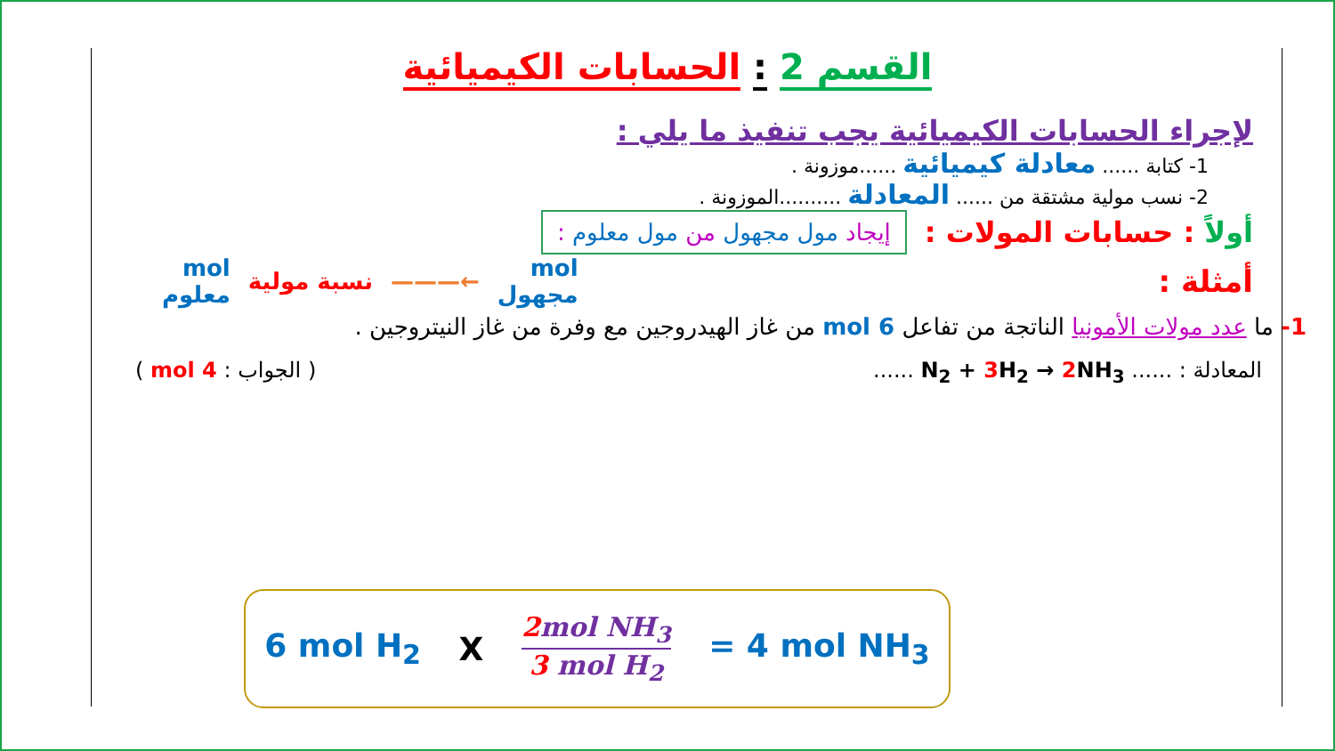القسم 2 : الحسابات الكيميائية
لإجراء الحسابات الكيميائية يجب تنفيذ ما يلي :
1- كتابة ...... معادلة كيميائية ......موزونة .
2- نسب مولية مشتقة من ...... المعادلة ..........الموزونة .
أولاً : حسابات المولات : إيجاد مول مجهول من مول معلوم :
أمثلة :
mol
مجهول ←——— نسبة مولية mol
معلوم
1- ما عدد مولات الأمونيا الناتجة من تفاعل 6 mol من غاز الهيدروجين مع وفرة من غاز النيتروجين .
المعادلة : ...... N<sub>2</sub> + 3 H<sub>2</sub> → 2 NH<sub>3</sub> ...... ( الجواب : 4 mol )
6 mol H<sub>2</sub> X 2mol NH<sub>3</sub> 3 mol H<sub>2</sub> = 4 mol NH<sub>3</sub>